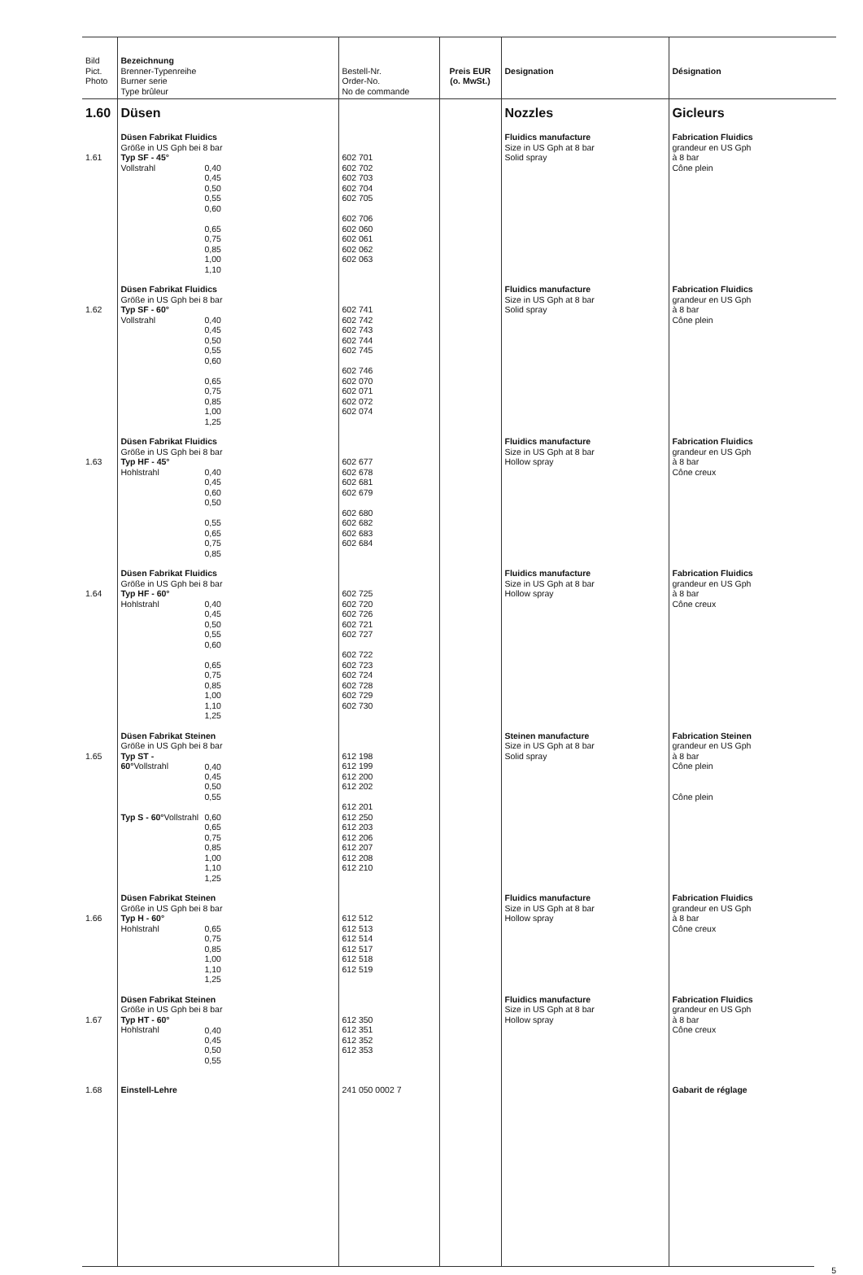| Bild Pict. Photo | Bezeichnung Brenner-Typenreihe Burner serie Type brûleur | Bestell-Nr. Order-No. No de commande | Preis EUR (o. MwSt.) | Designation | Désignation |
| --- | --- | --- | --- | --- | --- |
| 1.60 | Düsen | | | Nozzles | Gicleurs |
| 1.61 | Düsen Fabrikat Fluidics Größe in US Gph bei 8 bar Typ SF - 45° Vollstrahl 0,40 0,45 0,50 0,55 0,60 0,65 0,75 0,85 1,00 1,10 | 602 701 602 702 602 703 602 704 602 705 602 706 602 060 602 061 602 062 602 063 | | Fluidics manufacture Size in US Gph at 8 bar Solid spray | Fabrication Fluidics grandeur en US Gph à 8 bar Cône plein |
| 1.62 | Düsen Fabrikat Fluidics Größe in US Gph bei 8 bar Typ SF - 60° Vollstrahl 0,40 0,45 0,50 0,55 0,60 0,65 0,75 0,85 1,00 1,25 | 602 741 602 742 602 743 602 744 602 745 602 746 602 070 602 071 602 072 602 074 | | Fluidics manufacture Size in US Gph at 8 bar Solid spray | Fabrication Fluidics grandeur en US Gph à 8 bar Cône plein |
| 1.63 | Düsen Fabrikat Fluidics Größe in US Gph bei 8 bar Typ HF - 45° Hohlstrahl 0,40 0,45 0,60 0,50 0,55 0,65 0,75 0,85 | 602 677 602 678 602 681 602 679 602 680 602 682 602 683 602 684 | | Fluidics manufacture Size in US Gph at 8 bar Hollow spray | Fabrication Fluidics grandeur en US Gph à 8 bar Cône creux |
| 1.64 | Düsen Fabrikat Fluidics Größe in US Gph bei 8 bar Typ HF - 60° Hohlstrahl 0,40 0,45 0,50 0,55 0,60 0,65 0,75 0,85 1,00 1,10 1,25 | 602 725 602 720 602 726 602 721 602 727 602 722 602 723 602 724 602 728 602 729 602 730 | | Fluidics manufacture Size in US Gph at 8 bar Hollow spray | Fabrication Fluidics grandeur en US Gph à 8 bar Cône creux |
| 1.65 | Düsen Fabrikat Steinen Größe in US Gph bei 8 bar Typ ST - 60° Vollstrahl 0,40 0,45 0,50 0,55 Typ S - 60° Vollstrahl 0,60 0,65 0,75 0,85 1,00 1,10 1,25 | 612 198 612 199 612 200 612 202 612 201 612 250 612 203 612 206 612 207 612 208 612 210 | | Steinen manufacture Size in US Gph at 8 bar Solid spray | Fabrication Steinen grandeur en US Gph à 8 bar Cône plein Cône plein |
| 1.66 | Düsen Fabrikat Steinen Größe in US Gph bei 8 bar Typ H - 60° Hohlstrahl 0,65 0,75 0,85 1,00 1,10 1,25 | 612 512 612 513 612 514 612 517 612 518 612 519 | | Fluidics manufacture Size in US Gph at 8 bar Hollow spray | Fabrication Fluidics grandeur en US Gph à 8 bar Cône creux |
| 1.67 | Düsen Fabrikat Steinen Größe in US Gph bei 8 bar Typ HT - 60° Hohlstrahl 0,40 0,45 0,50 0,55 | 612 350 612 351 612 352 612 353 | | Fluidics manufacture Size in US Gph at 8 bar Hollow spray | Fabrication Fluidics grandeur en US Gph à 8 bar Cône creux |
| 1.68 | Einstell-Lehre | 241 050 0002 7 | | | Gabarit de réglage |
5